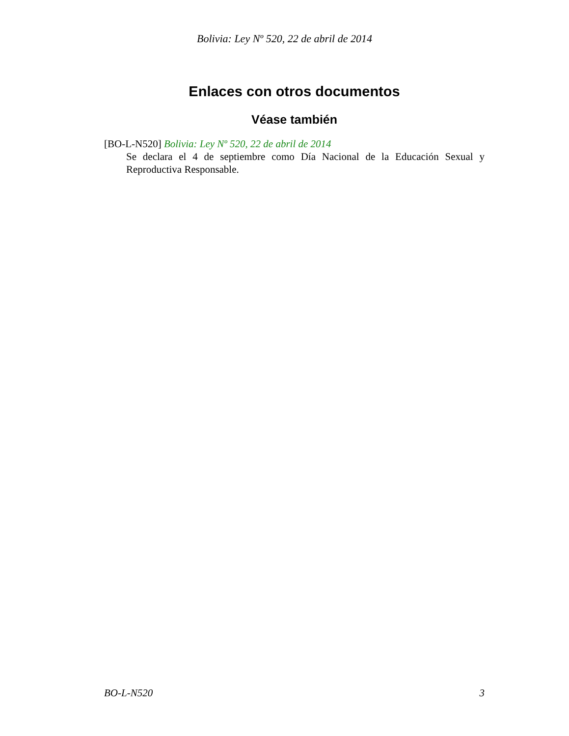Bolivia: Ley Nº 520, 22 de abril de 2014
Enlaces con otros documentos
Véase también
[BO-L-N520] Bolivia: Ley Nº 520, 22 de abril de 2014
Se declara el 4 de septiembre como Día Nacional de la Educación Sexual y Reproductiva Responsable.
BO-L-N520 3